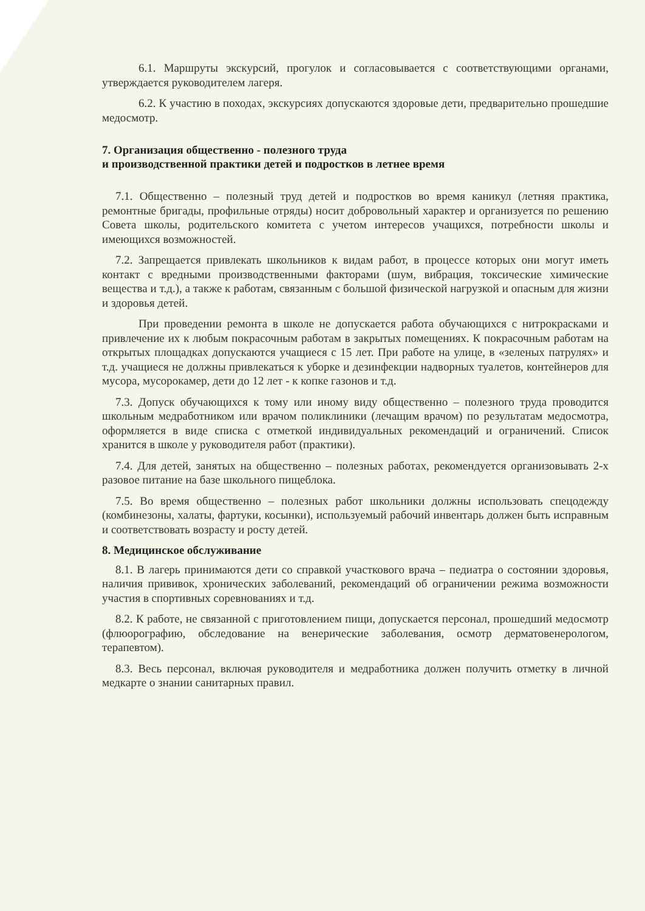6.1. Маршруты экскурсий, прогулок и согласовывается с соответствующими органами, утверждается руководителем лагеря.
6.2. К участию в походах, экскурсиях допускаются здоровые дети, предварительно прошедшие медосмотр.
7. Организация общественно - полезного труда
и производственной практики детей и подростков в летнее время
7.1. Общественно – полезный труд детей и подростков во время каникул (летняя практика, ремонтные бригады, профильные отряды) носит добровольный характер и организуется по решению Совета школы, родительского комитета с учетом интересов учащихся, потребности школы и имеющихся возможностей.
7.2. Запрещается привлекать школьников к видам работ, в процессе которых они могут иметь контакт с вредными производственными факторами (шум, вибрация, токсические химические вещества и т.д.), а также к работам, связанным с большой физической нагрузкой и опасным для жизни и здоровья детей.
При проведении ремонта в школе не допускается работа обучающихся с нитрокрасками и привлечение их к любым покрасочным работам в закрытых помещениях. К покрасочным работам на открытых площадках допускаются учащиеся с 15 лет. При работе на улице, в «зеленых патрулях» и т.д. учащиеся не должны привлекаться к уборке и дезинфекции надворных туалетов, контейнеров для мусора, мусорокамер, дети до 12 лет - к копке газонов и т.д.
7.3. Допуск обучающихся к тому или иному виду общественно – полезного труда проводится школьным медработником или врачом поликлиники (лечащим врачом) по результатам медосмотра, оформляется в виде списка с отметкой индивидуальных рекомендаций и ограничений. Список хранится в школе у руководителя работ (практики).
7.4. Для детей, занятых на общественно – полезных работах, рекомендуется организовывать 2-х разовое питание на базе школьного пищеблока.
7.5. Во время общественно – полезных работ школьники должны использовать спецодежду (комбинезоны, халаты, фартуки, косынки), используемый рабочий инвентарь должен быть исправным и соответствовать возрасту и росту детей.
8. Медицинское обслуживание
8.1. В лагерь принимаются дети со справкой участкового врача – педиатра о состоянии здоровья, наличия прививок, хронических заболеваний, рекомендаций об ограничении режима возможности участия в спортивных соревнованиях и т.д.
8.2. К работе, не связанной с приготовлением пищи, допускается персонал, прошедший медосмотр (флюорографию, обследование на венерические заболевания, осмотр дерматовенерологом, терапевтом).
8.3. Весь персонал, включая руководителя и медработника должен получить отметку в личной медкарте о знании санитарных правил.